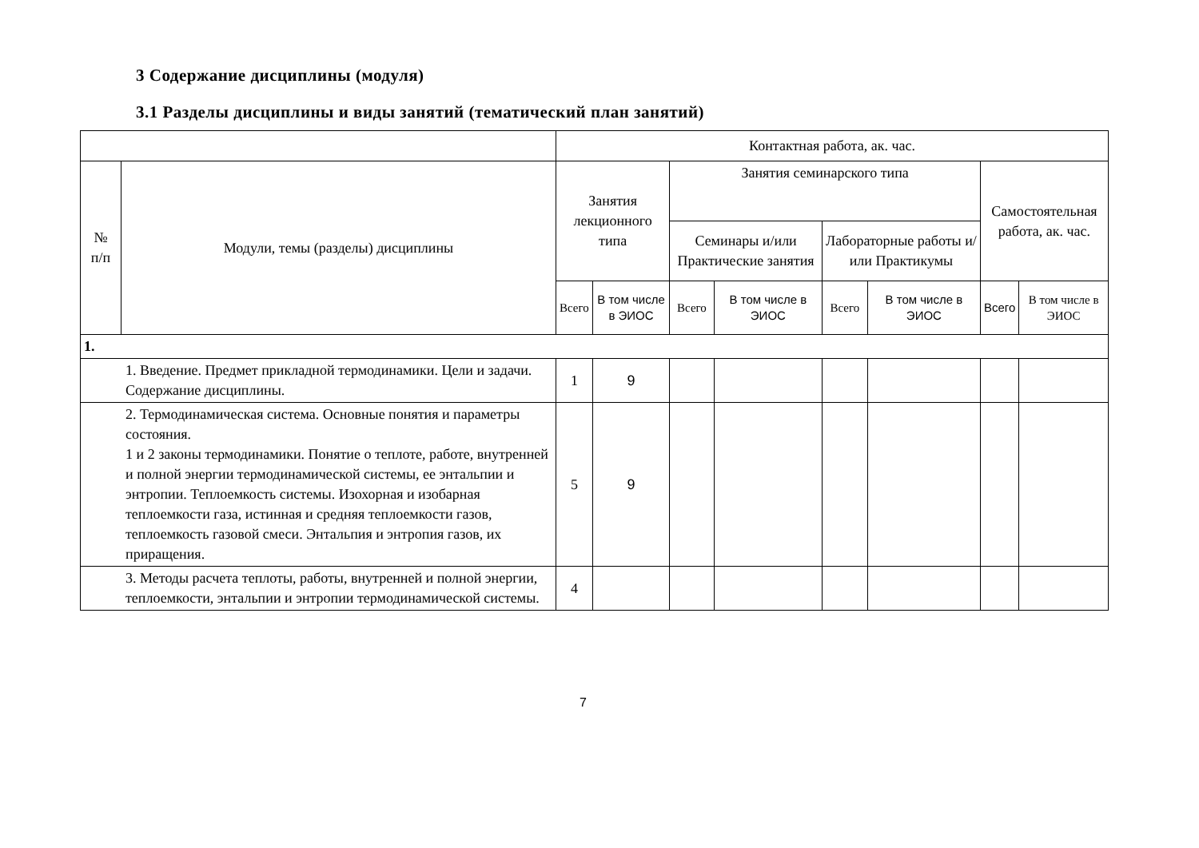3 Содержание дисциплины (модуля)
3.1 Разделы дисциплины и виды занятий (тематический план занятий)
| | | Контактная работа, ак. час. | | | | | | | |
| --- | --- | --- | --- | --- | --- | --- | --- | --- | --- |
| № п/п | Модули, темы (разделы) дисциплины | Занятия лекционного типа | | Занятия семинарского типа | | | | Самостоятельная работа, ак. час. | |
| | | | | Семинары и/или Практические занятия | | Лабораторные работы и/или Практикумы | | | |
| | | Всего | В том числе в ЭИОС | Всего | В том числе в ЭИОС | Всего | В том числе в ЭИОС | Всего | В том числе в ЭИОС |
| 1. | | | | | | | | | |
| 1. Введение. Предмет прикладной термодинамики. Цели и задачи. Содержание дисциплины. | | 1 | 9 | | | | | | |
| 2. Термодинамическая система. Основные понятия и параметры состояния. 1 и 2 законы термодинамики. Понятие о теплоте, работе, внутренней и полной энергии термодинамической системы, ее энтальпии и энтропии. Теплоемкость системы. Изохорная и изобарная теплоемкости газа, истинная и средняя теплоемкости газов, теплоемкость газовой смеси. Энтальпия и энтропия газов, их приращения. | | 5 | 9 | | | | | | |
| 3. Методы расчета теплоты, работы, внутренней и полной энергии, теплоемкости, энтальпии и энтропии термодинамической системы. | | 4 | | | | | | | |
7